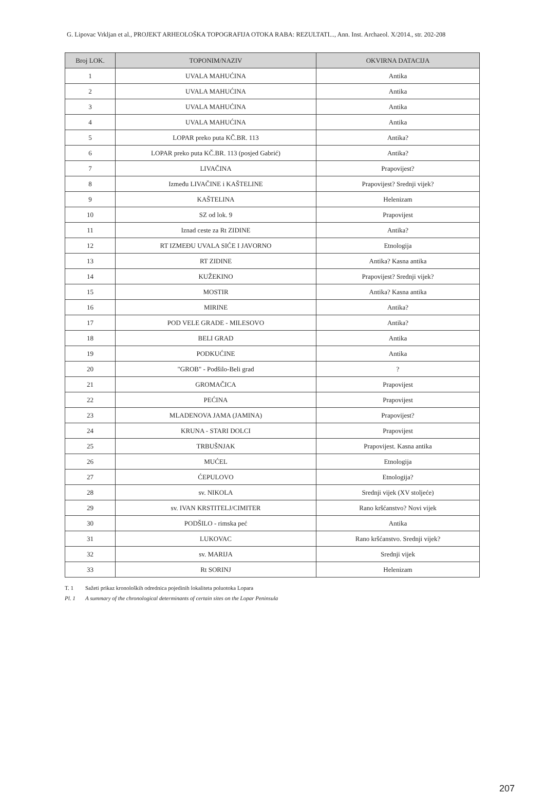G. Lipovac Vrkljan et al., PROJEKT ARHEOLOŠKA TOPOGRAFIJA OTOKA RABA: REZULTATI..., Ann. Inst. Archaeol. X/2014., str. 202-208
| Broj LOK. | TOPONIM/NAZIV | OKVIRNA DATACIJA |
| --- | --- | --- |
| 1 | UVALA MAHUĆINA | Antika |
| 2 | UVALA MAHUĆINA | Antika |
| 3 | UVALA MAHUĆINA | Antika |
| 4 | UVALA MAHUĆINA | Antika |
| 5 | LOPAR preko puta KČ.BR. 113 | Antika? |
| 6 | LOPAR preko puta KČ.BR. 113 (posjed Gabrić) | Antika? |
| 7 | LIVAČINA | Prapovijest? |
| 8 | Između LIVAČINE i KAŠTELINE | Prapovijest? Srednji vijek? |
| 9 | KAŠTELINA | Helenizam |
| 10 | SZ od lok. 9 | Prapovijest |
| 11 | Iznad ceste za Rt ZIDINE | Antika? |
| 12 | RT IZMEĐU UVALA SIĆE I JAVORNO | Etnologija |
| 13 | RT ZIDINE | Antika? Kasna antika |
| 14 | KUŽEKINO | Prapovijest? Srednji vijek? |
| 15 | MOSTIR | Antika? Kasna antika |
| 16 | MIRINE | Antika? |
| 17 | POD VELE GRADE - MILESOVO | Antika? |
| 18 | BELI GRAD | Antika |
| 19 | PODKUĆINE | Antika |
| 20 | "GROB" - Podšilo-Beli grad | ? |
| 21 | GROMAČICA | Prapovijest |
| 22 | PEĆINA | Prapovijest |
| 23 | MLADENOVA JAMA (JAMINA) | Prapovijest? |
| 24 | KRUNA - STARI DOLCI | Prapovijest |
| 25 | TRBUŠNJAK | Prapovijest. Kasna antika |
| 26 | MUĆEL | Etnologija |
| 27 | ĆEPULOVO | Etnologija? |
| 28 | sv. NIKOLA | Srednji vijek (XV stoljeće) |
| 29 | sv. IVAN KRSTITELJ/CIMITER | Rano kršćanstvo? Novi vijek |
| 30 | PODŠILO - rimska peć | Antika |
| 31 | LUKOVAC | Rano kršćanstvo. Srednji vijek? |
| 32 | sv. MARIJA | Srednji vijek |
| 33 | Rt SORINJ | Helenizam |
T. 1 Sažeti prikaz kronoloških odrednica pojedinih lokaliteta poluotoka Lopara
Pl. 1 A summary of the chronological determinants of certain sites on the Lopar Peninsula
207